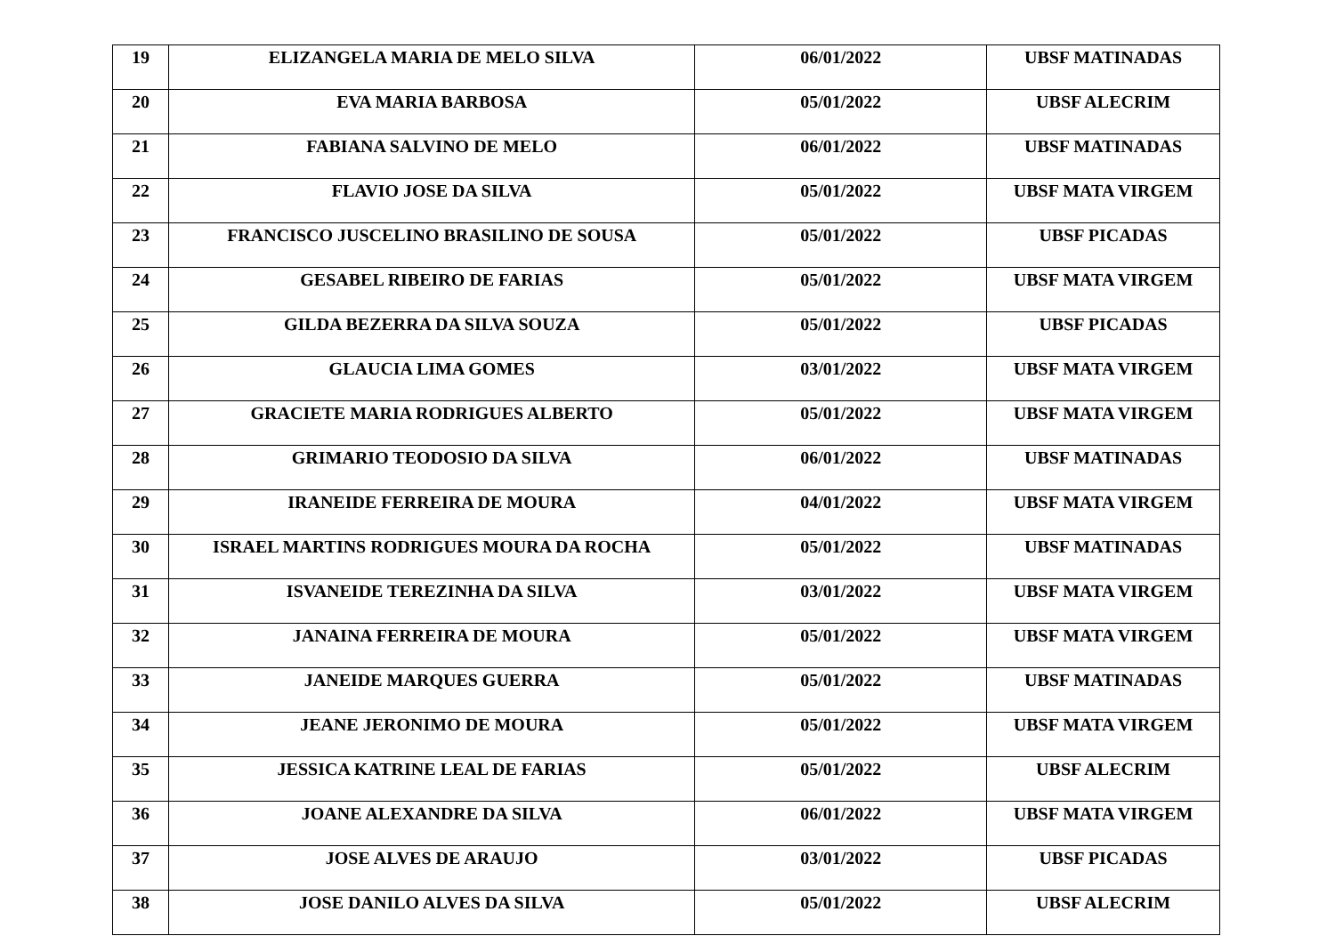| 19 | ELIZANGELA MARIA DE MELO SILVA | 06/01/2022 | UBSF MATINADAS |
| 20 | EVA MARIA BARBOSA | 05/01/2022 | UBSF ALECRIM |
| 21 | FABIANA SALVINO DE MELO | 06/01/2022 | UBSF MATINADAS |
| 22 | FLAVIO JOSE DA SILVA | 05/01/2022 | UBSF MATA VIRGEM |
| 23 | FRANCISCO JUSCELINO BRASILINO DE SOUSA | 05/01/2022 | UBSF PICADAS |
| 24 | GESABEL RIBEIRO DE FARIAS | 05/01/2022 | UBSF MATA VIRGEM |
| 25 | GILDA BEZERRA DA SILVA SOUZA | 05/01/2022 | UBSF PICADAS |
| 26 | GLAUCIA LIMA GOMES | 03/01/2022 | UBSF MATA VIRGEM |
| 27 | GRACIETE MARIA RODRIGUES ALBERTO | 05/01/2022 | UBSF MATA VIRGEM |
| 28 | GRIMARIO TEODOSIO DA SILVA | 06/01/2022 | UBSF MATINADAS |
| 29 | IRANEIDE FERREIRA DE MOURA | 04/01/2022 | UBSF MATA VIRGEM |
| 30 | ISRAEL MARTINS RODRIGUES MOURA DA ROCHA | 05/01/2022 | UBSF MATINADAS |
| 31 | ISVANEIDE TEREZINHA DA SILVA | 03/01/2022 | UBSF MATA VIRGEM |
| 32 | JANAINA FERREIRA DE MOURA | 05/01/2022 | UBSF MATA VIRGEM |
| 33 | JANEIDE MARQUES GUERRA | 05/01/2022 | UBSF MATINADAS |
| 34 | JEANE JERONIMO DE MOURA | 05/01/2022 | UBSF MATA VIRGEM |
| 35 | JESSICA KATRINE LEAL DE FARIAS | 05/01/2022 | UBSF ALECRIM |
| 36 | JOANE ALEXANDRE DA SILVA | 06/01/2022 | UBSF MATA VIRGEM |
| 37 | JOSE ALVES DE ARAUJO | 03/01/2022 | UBSF PICADAS |
| 38 | JOSE DANILO ALVES DA SILVA | 05/01/2022 | UBSF ALECRIM |